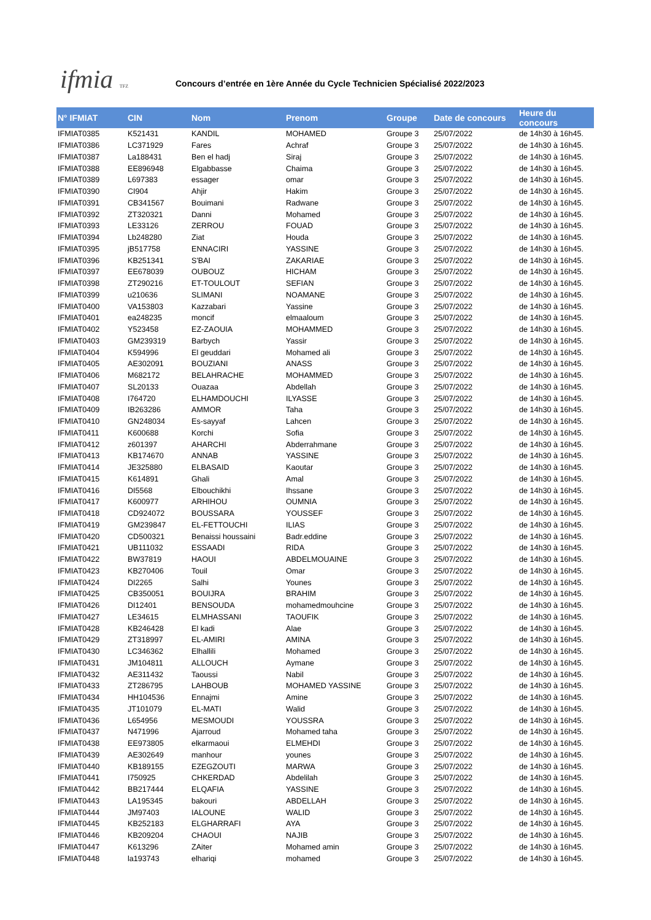ifmia TFZ
Concours d’entrée en 1ère Année du Cycle Technicien Spécialisé 2022/2023
| N° IFMIAT | CIN | Nom | Prenom | Groupe | Date de concours | Heure du concours |
| --- | --- | --- | --- | --- | --- | --- |
| IFMIAT0385 | K521431 | KANDIL | MOHAMED | Groupe 3 | 25/07/2022 | de 14h30 à 16h45. |
| IFMIAT0386 | LC371929 | Fares | Achraf | Groupe 3 | 25/07/2022 | de 14h30 à 16h45. |
| IFMIAT0387 | La188431 | Ben el hadj | Siraj | Groupe 3 | 25/07/2022 | de 14h30 à 16h45. |
| IFMIAT0388 | EE896948 | Elgabbasse | Chaima | Groupe 3 | 25/07/2022 | de 14h30 à 16h45. |
| IFMIAT0389 | L697383 | essager | omar | Groupe 3 | 25/07/2022 | de 14h30 à 16h45. |
| IFMIAT0390 | CI904 | Ahjir | Hakim | Groupe 3 | 25/07/2022 | de 14h30 à 16h45. |
| IFMIAT0391 | CB341567 | Bouimani | Radwane | Groupe 3 | 25/07/2022 | de 14h30 à 16h45. |
| IFMIAT0392 | ZT320321 | Danni | Mohamed | Groupe 3 | 25/07/2022 | de 14h30 à 16h45. |
| IFMIAT0393 | LE33126 | ZERROU | FOUAD | Groupe 3 | 25/07/2022 | de 14h30 à 16h45. |
| IFMIAT0394 | Lb248280 | Ziat | Houda | Groupe 3 | 25/07/2022 | de 14h30 à 16h45. |
| IFMIAT0395 | jB517758 | ENNACIRI | YASSINE | Groupe 3 | 25/07/2022 | de 14h30 à 16h45. |
| IFMIAT0396 | KB251341 | S'BAI | ZAKARIAE | Groupe 3 | 25/07/2022 | de 14h30 à 16h45. |
| IFMIAT0397 | EE678039 | OUBOUZ | HICHAM | Groupe 3 | 25/07/2022 | de 14h30 à 16h45. |
| IFMIAT0398 | ZT290216 | ET-TOULOUT | SEFIAN | Groupe 3 | 25/07/2022 | de 14h30 à 16h45. |
| IFMIAT0399 | u210636 | SLIMANI | NOAMANE | Groupe 3 | 25/07/2022 | de 14h30 à 16h45. |
| IFMIAT0400 | VA153803 | Kazzabari | Yassine | Groupe 3 | 25/07/2022 | de 14h30 à 16h45. |
| IFMIAT0401 | ea248235 | moncif | elmaaloum | Groupe 3 | 25/07/2022 | de 14h30 à 16h45. |
| IFMIAT0402 | Y523458 | EZ-ZAOUIA | MOHAMMED | Groupe 3 | 25/07/2022 | de 14h30 à 16h45. |
| IFMIAT0403 | GM239319 | Barbych | Yassir | Groupe 3 | 25/07/2022 | de 14h30 à 16h45. |
| IFMIAT0404 | K594996 | El geuddari | Mohamed ali | Groupe 3 | 25/07/2022 | de 14h30 à 16h45. |
| IFMIAT0405 | AE302091 | BOUZIANI | ANASS | Groupe 3 | 25/07/2022 | de 14h30 à 16h45. |
| IFMIAT0406 | M682172 | BELAHRACHE | MOHAMMED | Groupe 3 | 25/07/2022 | de 14h30 à 16h45. |
| IFMIAT0407 | SL20133 | Ouazaa | Abdellah | Groupe 3 | 25/07/2022 | de 14h30 à 16h45. |
| IFMIAT0408 | I764720 | ELHAMDOUCHI | ILYASSE | Groupe 3 | 25/07/2022 | de 14h30 à 16h45. |
| IFMIAT0409 | IB263286 | AMMOR | Taha | Groupe 3 | 25/07/2022 | de 14h30 à 16h45. |
| IFMIAT0410 | GN248034 | Es-sayyaf | Lahcen | Groupe 3 | 25/07/2022 | de 14h30 à 16h45. |
| IFMIAT0411 | K600688 | Korchi | Sofia | Groupe 3 | 25/07/2022 | de 14h30 à 16h45. |
| IFMIAT0412 | z601397 | AHARCHI | Abderrahmane | Groupe 3 | 25/07/2022 | de 14h30 à 16h45. |
| IFMIAT0413 | KB174670 | ANNAB | YASSINE | Groupe 3 | 25/07/2022 | de 14h30 à 16h45. |
| IFMIAT0414 | JE325880 | ELBASAID | Kaoutar | Groupe 3 | 25/07/2022 | de 14h30 à 16h45. |
| IFMIAT0415 | K614891 | Ghali | Amal | Groupe 3 | 25/07/2022 | de 14h30 à 16h45. |
| IFMIAT0416 | DI5568 | Elbouchikhi | Ihssane | Groupe 3 | 25/07/2022 | de 14h30 à 16h45. |
| IFMIAT0417 | K600977 | ARHIHOU | OUMNIA | Groupe 3 | 25/07/2022 | de 14h30 à 16h45. |
| IFMIAT0418 | CD924072 | BOUSSARA | YOUSSEF | Groupe 3 | 25/07/2022 | de 14h30 à 16h45. |
| IFMIAT0419 | GM239847 | EL-FETTOUCHI | ILIAS | Groupe 3 | 25/07/2022 | de 14h30 à 16h45. |
| IFMIAT0420 | CD500321 | Benaissi houssaini | Badr.eddine | Groupe 3 | 25/07/2022 | de 14h30 à 16h45. |
| IFMIAT0421 | UB111032 | ESSAADI | RIDA | Groupe 3 | 25/07/2022 | de 14h30 à 16h45. |
| IFMIAT0422 | BW37819 | HAOUI | ABDELMOUAINE | Groupe 3 | 25/07/2022 | de 14h30 à 16h45. |
| IFMIAT0423 | KB270406 | Touil | Omar | Groupe 3 | 25/07/2022 | de 14h30 à 16h45. |
| IFMIAT0424 | DI2265 | Salhi | Younes | Groupe 3 | 25/07/2022 | de 14h30 à 16h45. |
| IFMIAT0425 | CB350051 | BOUIJRA | BRAHIM | Groupe 3 | 25/07/2022 | de 14h30 à 16h45. |
| IFMIAT0426 | DI12401 | BENSOUDA | mohamedmouhcine | Groupe 3 | 25/07/2022 | de 14h30 à 16h45. |
| IFMIAT0427 | LE34615 | ELMHASSANI | TAOUFIK | Groupe 3 | 25/07/2022 | de 14h30 à 16h45. |
| IFMIAT0428 | KB246428 | El kadi | Alae | Groupe 3 | 25/07/2022 | de 14h30 à 16h45. |
| IFMIAT0429 | ZT318997 | EL-AMIRI | AMINA | Groupe 3 | 25/07/2022 | de 14h30 à 16h45. |
| IFMIAT0430 | LC346362 | Elhallili | Mohamed | Groupe 3 | 25/07/2022 | de 14h30 à 16h45. |
| IFMIAT0431 | JM104811 | ALLOUCH | Aymane | Groupe 3 | 25/07/2022 | de 14h30 à 16h45. |
| IFMIAT0432 | AE311432 | Taoussi | Nabil | Groupe 3 | 25/07/2022 | de 14h30 à 16h45. |
| IFMIAT0433 | ZT286795 | LAHBOUB | MOHAMED YASSINE | Groupe 3 | 25/07/2022 | de 14h30 à 16h45. |
| IFMIAT0434 | HH104536 | Ennajmi | Amine | Groupe 3 | 25/07/2022 | de 14h30 à 16h45. |
| IFMIAT0435 | JT101079 | EL-MATI | Walid | Groupe 3 | 25/07/2022 | de 14h30 à 16h45. |
| IFMIAT0436 | L654956 | MESMOUDI | YOUSSRA | Groupe 3 | 25/07/2022 | de 14h30 à 16h45. |
| IFMIAT0437 | N471996 | Ajarroud | Mohamed taha | Groupe 3 | 25/07/2022 | de 14h30 à 16h45. |
| IFMIAT0438 | EE973805 | elkarmaoui | ELMEHDI | Groupe 3 | 25/07/2022 | de 14h30 à 16h45. |
| IFMIAT0439 | AE302649 | manhour | younes | Groupe 3 | 25/07/2022 | de 14h30 à 16h45. |
| IFMIAT0440 | KB189155 | EZEGZOUTI | MARWA | Groupe 3 | 25/07/2022 | de 14h30 à 16h45. |
| IFMIAT0441 | I750925 | CHKERDAD | Abdelilah | Groupe 3 | 25/07/2022 | de 14h30 à 16h45. |
| IFMIAT0442 | BB217444 | ELQAFIA | YASSINE | Groupe 3 | 25/07/2022 | de 14h30 à 16h45. |
| IFMIAT0443 | LA195345 | bakouri | ABDELLAH | Groupe 3 | 25/07/2022 | de 14h30 à 16h45. |
| IFMIAT0444 | JM97403 | IALOUNE | WALID | Groupe 3 | 25/07/2022 | de 14h30 à 16h45. |
| IFMIAT0445 | KB252183 | ELGHARRAFI | AYA | Groupe 3 | 25/07/2022 | de 14h30 à 16h45. |
| IFMIAT0446 | KB209204 | CHAOUI | NAJIB | Groupe 3 | 25/07/2022 | de 14h30 à 16h45. |
| IFMIAT0447 | K613296 | ZAiter | Mohamed amin | Groupe 3 | 25/07/2022 | de 14h30 à 16h45. |
| IFMIAT0448 | la193743 | elhariqi | mohamed | Groupe 3 | 25/07/2022 | de 14h30 à 16h45. |